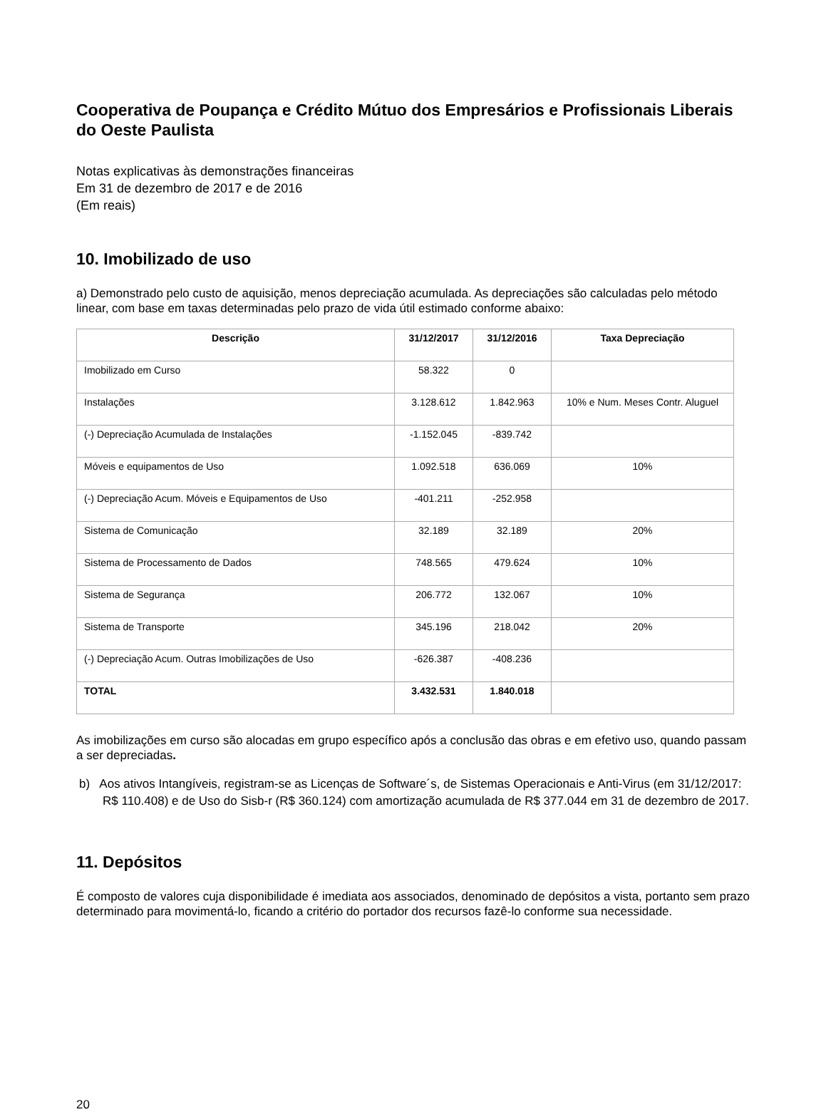Cooperativa de Poupança e Crédito Mútuo dos Empresários e Profissionais Liberais do Oeste Paulista
Notas explicativas às demonstrações financeiras
Em 31 de dezembro de 2017 e de 2016
(Em reais)
10. Imobilizado de uso
a) Demonstrado pelo custo de aquisição, menos depreciação acumulada. As depreciações são calculadas pelo método linear, com base em taxas determinadas pelo prazo de vida útil estimado conforme abaixo:
| Descrição | 31/12/2017 | 31/12/2016 | Taxa Depreciação |
| --- | --- | --- | --- |
| Imobilizado em Curso | 58.322 | 0 | |
| Instalações | 3.128.612 | 1.842.963 | 10% e Num. Meses Contr. Aluguel |
| (-) Depreciação Acumulada de Instalações | -1.152.045 | -839.742 | |
| Móveis e equipamentos de Uso | 1.092.518 | 636.069 | 10% |
| (-) Depreciação Acum. Móveis e Equipamentos de Uso | -401.211 | -252.958 | |
| Sistema de Comunicação | 32.189 | 32.189 | 20% |
| Sistema de Processamento de Dados | 748.565 | 479.624 | 10% |
| Sistema de Segurança | 206.772 | 132.067 | 10% |
| Sistema de Transporte | 345.196 | 218.042 | 20% |
| (-) Depreciação Acum. Outras Imobilizações de Uso | -626.387 | -408.236 | |
| TOTAL | 3.432.531 | 1.840.018 | |
As imobilizações em curso são alocadas em grupo específico após a conclusão das obras e em efetivo uso, quando passam a ser depreciadas.
b) Aos ativos Intangíveis, registram-se as Licenças de Software´s, de Sistemas Operacionais e Anti-Virus (em 31/12/2017: R$ 110.408) e de Uso do Sisb-r (R$ 360.124) com amortização acumulada de R$ 377.044 em 31 de dezembro de 2017.
11. Depósitos
É composto de valores cuja disponibilidade é imediata aos associados, denominado de depósitos a vista, portanto sem prazo determinado para movimentá-lo, ficando a critério do portador dos recursos fazê-lo conforme sua necessidade.
20